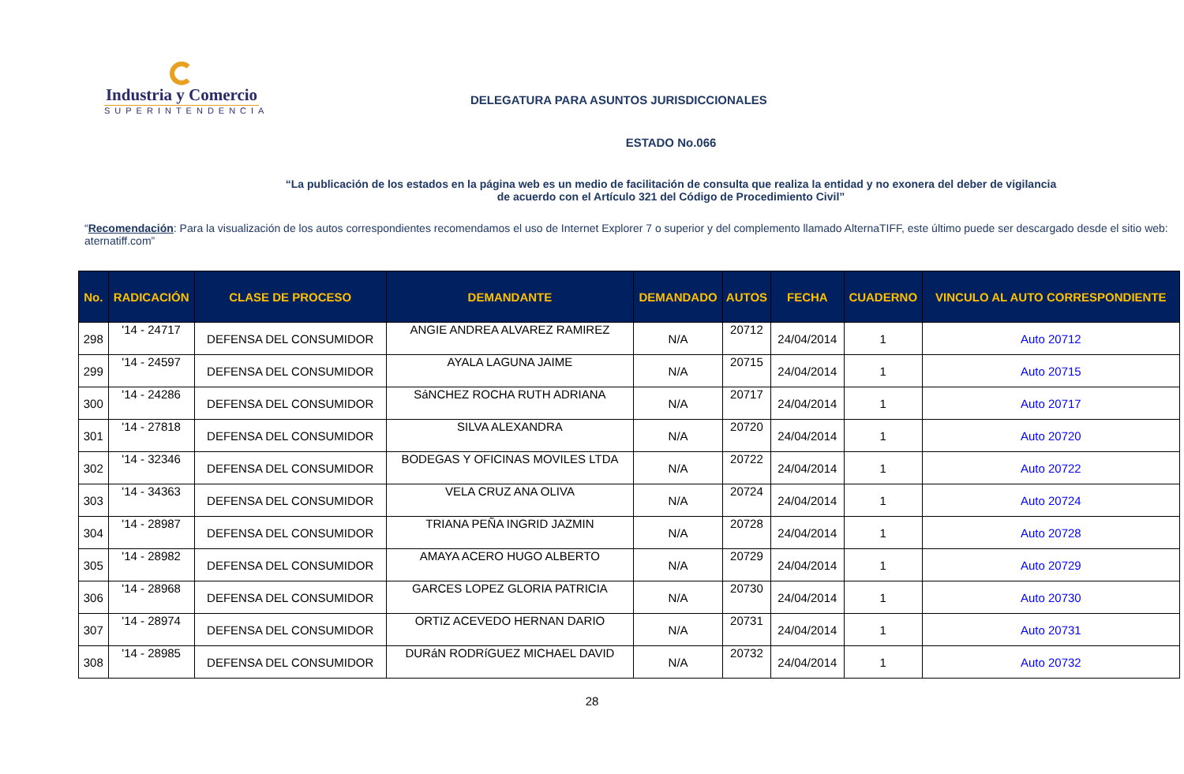Industria y Comercio
SUPERINTENDENCIA
DELEGATURA PARA ASUNTOS JURISDICCIONALES
ESTADO No.066
“La publicación de los estados en la página web es un medio de facilitación de consulta que realiza la entidad y no exonera del deber de vigilancia
de acuerdo con el Artículo 321 del Código de Procedimiento Civil”
“Recomendación: Para la visualización de los autos correspondientes recomendamos el uso de Internet Explorer 7 o superior y del complemento llamado AlternaTIFF, este último puede ser descargado desde el sitio web: aternatiff.com”
| No. | RADICACIÓN | CLASE DE PROCESO | DEMANDANTE | DEMANDADO | AUTOS | FECHA | CUADERNO | VINCULO AL AUTO CORRESPONDIENTE |
| --- | --- | --- | --- | --- | --- | --- | --- | --- |
| 298 | '14 - 24717 | DEFENSA DEL CONSUMIDOR | ANGIE ANDREA ALVAREZ RAMIREZ | N/A | 20712 | 24/04/2014 | 1 | Auto 20712 |
| 299 | '14 - 24597 | DEFENSA DEL CONSUMIDOR | AYALA LAGUNA JAIME | N/A | 20715 | 24/04/2014 | 1 | Auto 20715 |
| 300 | '14 - 24286 | DEFENSA DEL CONSUMIDOR | SáNCHEZ ROCHA RUTH ADRIANA | N/A | 20717 | 24/04/2014 | 1 | Auto 20717 |
| 301 | '14 - 27818 | DEFENSA DEL CONSUMIDOR | SILVA ALEXANDRA | N/A | 20720 | 24/04/2014 | 1 | Auto 20720 |
| 302 | '14 - 32346 | DEFENSA DEL CONSUMIDOR | BODEGAS Y OFICINAS MOVILES LTDA | N/A | 20722 | 24/04/2014 | 1 | Auto 20722 |
| 303 | '14 - 34363 | DEFENSA DEL CONSUMIDOR | VELA CRUZ ANA OLIVA | N/A | 20724 | 24/04/2014 | 1 | Auto 20724 |
| 304 | '14 - 28987 | DEFENSA DEL CONSUMIDOR | TRIANA PEÑA INGRID JAZMIN | N/A | 20728 | 24/04/2014 | 1 | Auto 20728 |
| 305 | '14 - 28982 | DEFENSA DEL CONSUMIDOR | AMAYA ACERO HUGO ALBERTO | N/A | 20729 | 24/04/2014 | 1 | Auto 20729 |
| 306 | '14 - 28968 | DEFENSA DEL CONSUMIDOR | GARCES LOPEZ GLORIA PATRICIA | N/A | 20730 | 24/04/2014 | 1 | Auto 20730 |
| 307 | '14 - 28974 | DEFENSA DEL CONSUMIDOR | ORTIZ ACEVEDO HERNAN DARIO | N/A | 20731 | 24/04/2014 | 1 | Auto 20731 |
| 308 | '14 - 28985 | DEFENSA DEL CONSUMIDOR | DURáN RODRíGUEZ MICHAEL DAVID | N/A | 20732 | 24/04/2014 | 1 | Auto 20732 |
28